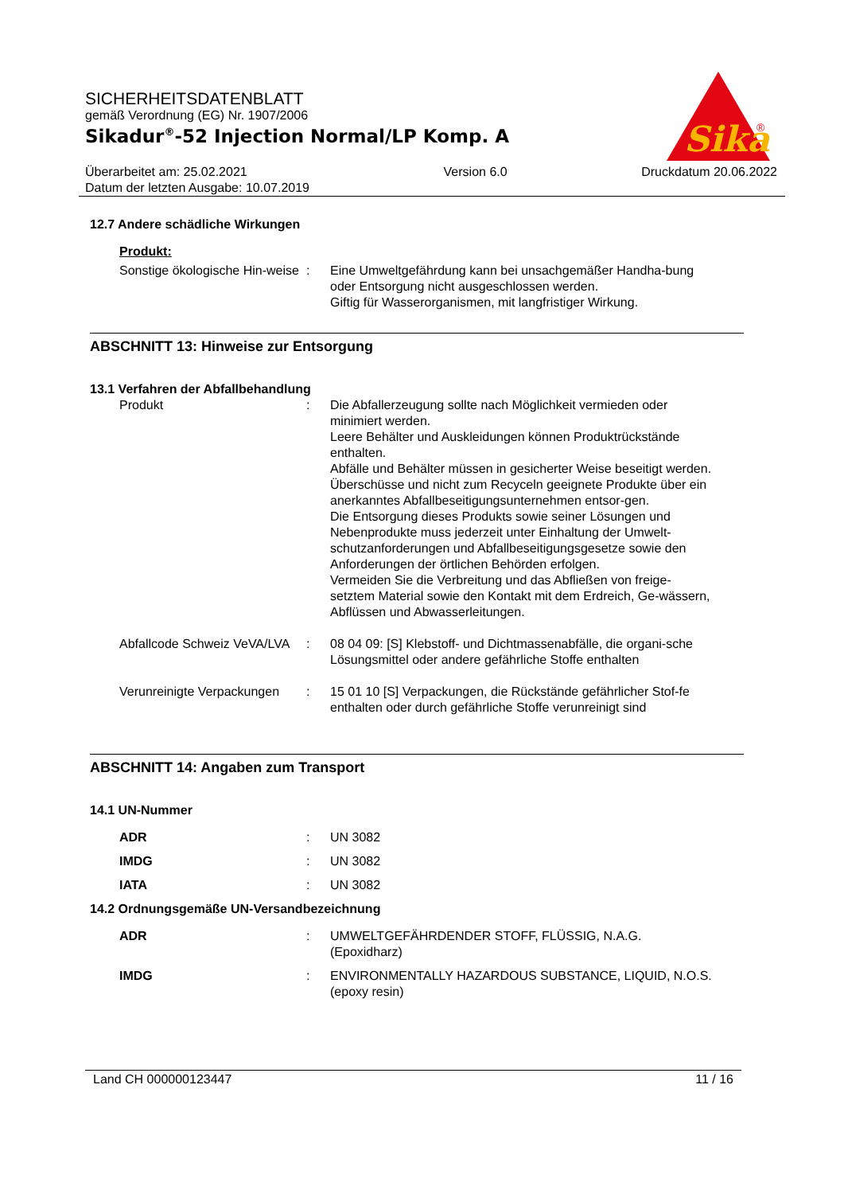Sika
®
SICHERHEITSDATENBLATT
gemäß Verordnung (EG) Nr. 1907/2006
Sikadur<sup>®</sup>-52 Injection Normal/LP Komp. A
Überarbeitet am: 25.02.2021
Datum der letzten Ausgabe: 10.07.2019
Version 6.0 Druckdatum 20.06.2022
12.7 Andere schädliche Wirkungen
Produkt:
Sonstige ökologische Hin-weise
: Eine Umweltgefährdung kann bei unsachgemäßer Handha-bung oder Entsorgung nicht ausgeschlossen werden.
Giftig für Wasserorganismen, mit langfristiger Wirkung.
ABSCHNITT 13: Hinweise zur Entsorgung
13.1 Verfahren der Abfallbehandlung
Produkt : Die Abfallerzeugung sollte nach Möglichkeit vermieden oder minimiert werden.
Leere Behälter und Auskleidungen können Produktrückstände enthalten.
Abfälle und Behälter müssen in gesicherter Weise beseitigt werden.
Überschüsse und nicht zum Recyceln geeignete Produkte über ein anerkanntes Abfallbeseitigungsunternehmen entsor-gen.
Die Entsorgung dieses Produkts sowie seiner Lösungen und Nebenprodukte muss jederzeit unter Einhaltung der Umwelt-schutzanforderungen und Abfallbeseitigungsgesetze sowie den Anforderungen der örtlichen Behörden erfolgen.
Vermeiden Sie die Verbreitung und das Abfließen von freige-setztem Material sowie den Kontakt mit dem Erdreich, Ge-wässern, Abflüssen und Abwasserleitungen.
Abfallcode Schweiz VeVA/LVA
: 08 04 09: [S] Klebstoff- und Dichtmassenabfälle, die organi-sche Lösungsmittel oder andere gefährliche Stoffe enthalten
Verunreinigte Verpackungen
: 15 01 10 [S] Verpackungen, die Rückstände gefährlicher Stof-fe enthalten oder durch gefährliche Stoffe verunreinigt sind
ABSCHNITT 14: Angaben zum Transport
14.1 UN-Nummer
ADR : UN 3082
IMDG : UN 3082
IATA : UN 3082
14.2 Ordnungsgemäße UN-Versandbezeichnung
ADR : UMWELTGEFÄHRDENDER STOFF, FLÜSSIG, N.A.G.
(Epoxidharz)
IMDG : ENVIRONMENTALLY HAZARDOUS SUBSTANCE, LIQUID, N.O.S.
(epoxy resin)
Land CH 000000123447 11 / 16